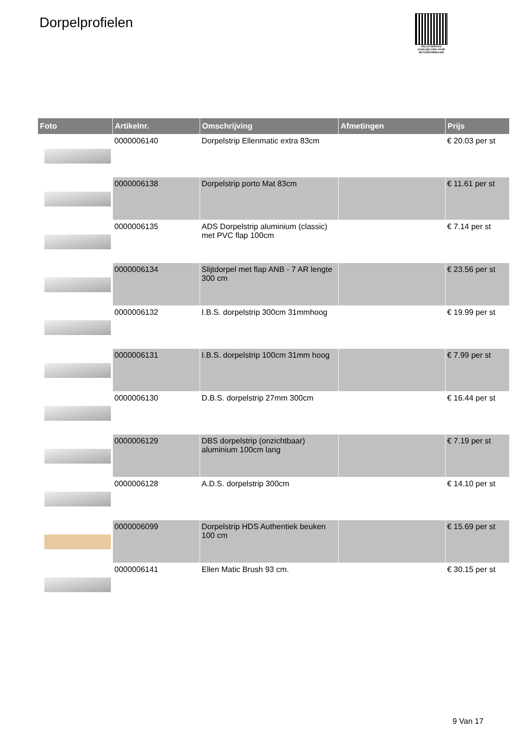Dorpelprofielen
PALLETSERVICE
SCAN QR-CODE VOOR RETOURFORMULIER
| Foto | Artikelnr. | Omschrijving | Afmetingen | Prijs |
| --- | --- | --- | --- | --- |
| | 0000006140 | Dorpelstrip Ellenmatic extra 83cm | | € 20.03 per st |
| | 0000006138 | Dorpelstrip porto Mat 83cm | | € 11.61 per st |
| | 0000006135 | ADS Dorpelstrip aluminium (classic) met PVC flap 100cm | | € 7.14 per st |
| | 0000006134 | Slijtdorpel met flap ANB - 7 AR lengte 300 cm | | € 23.56 per st |
| | 0000006132 | I.B.S. dorpelstrip 300cm 31mmhoog | | € 19.99 per st |
| | 0000006131 | I.B.S. dorpelstrip 100cm 31mm hoog | | € 7.99 per st |
| | 0000006130 | D.B.S. dorpelstrip 27mm 300cm | | € 16.44 per st |
| | 0000006129 | DBS dorpelstrip (onzichtbaar) aluminium 100cm lang | | € 7.19 per st |
| | 0000006128 | A.D.S. dorpelstrip 300cm | | € 14.10 per st |
| | 0000006099 | Dorpelstrip HDS Authentiek beuken 100 cm | | € 15.69 per st |
| | 0000006141 | Ellen Matic Brush 93 cm. | | € 30.15 per st |
9 Van 17